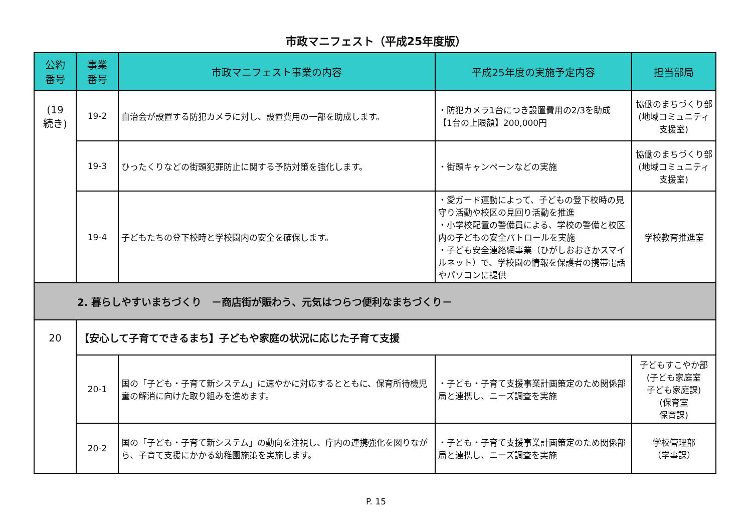市政マニフェスト（平成25年度版）
| 公約 番号 | 事業 番号 | 市政マニフェスト事業の内容 | 平成25年度の実施予定内容 | 担当部局 |
| --- | --- | --- | --- | --- |
| (19 続き) | 19-2 | 自治会が設置する防犯カメラに対し、設置費用の一部を助成します。 | ・防犯カメラ1台につき設置費用の2/3を助成 【1台の上限額】200,000円 | 協働のまちづくり部 (地域コミュニティ 支援室) |
| | 19-3 | ひったくりなどの街頭犯罪防止に関する予防対策を強化します。 | ・街頭キャンペーンなどの実施 | 協働のまちづくり部 (地域コミュニティ 支援室) |
| | 19-4 | 子どもたちの登下校時と学校園内の安全を確保します。 | ・愛ガード運動によって、子どもの登下校時の見守り活動や校区の見回り活動を推進 ・小学校配置の警備員による、学校の警備と校区内の子どもの安全パトロールを実施 ・子ども安全連絡網事業（ひがしおおさかスマイルネット）で、学校園の情報を保護者の携帯電話やパソコンに提供 | 学校教育推進室 |
| 2. 暮らしやすいまちづくり －商店街が賑わう、元気はつらつ便利なまちづくり－ | | | | |
| 20 | 【安心して子育てできるまち】子どもや家庭の状況に応じた子育て支援 | | | |
| | 20-1 | 国の「子ども・子育て新システム」に速やかに対応するとともに、保育所待機児童の解消に向けた取り組みを進めます。 | ・子ども・子育て支援事業計画策定のため関係部局と連携し、ニーズ調査を実施 | 子どもすこやか部 (子ども家庭室 子ども家庭課) (保育室 保育課) |
| | 20-2 | 国の「子ども・子育て新システム」の動向を注視し、庁内の連携強化を図りながら、子育て支援にかかる幼稚園施策を実施します。 | ・子ども・子育て支援事業計画策定のため関係部局と連携し、ニーズ調査を実施 | 学校管理部 （学事課） |
P. 15